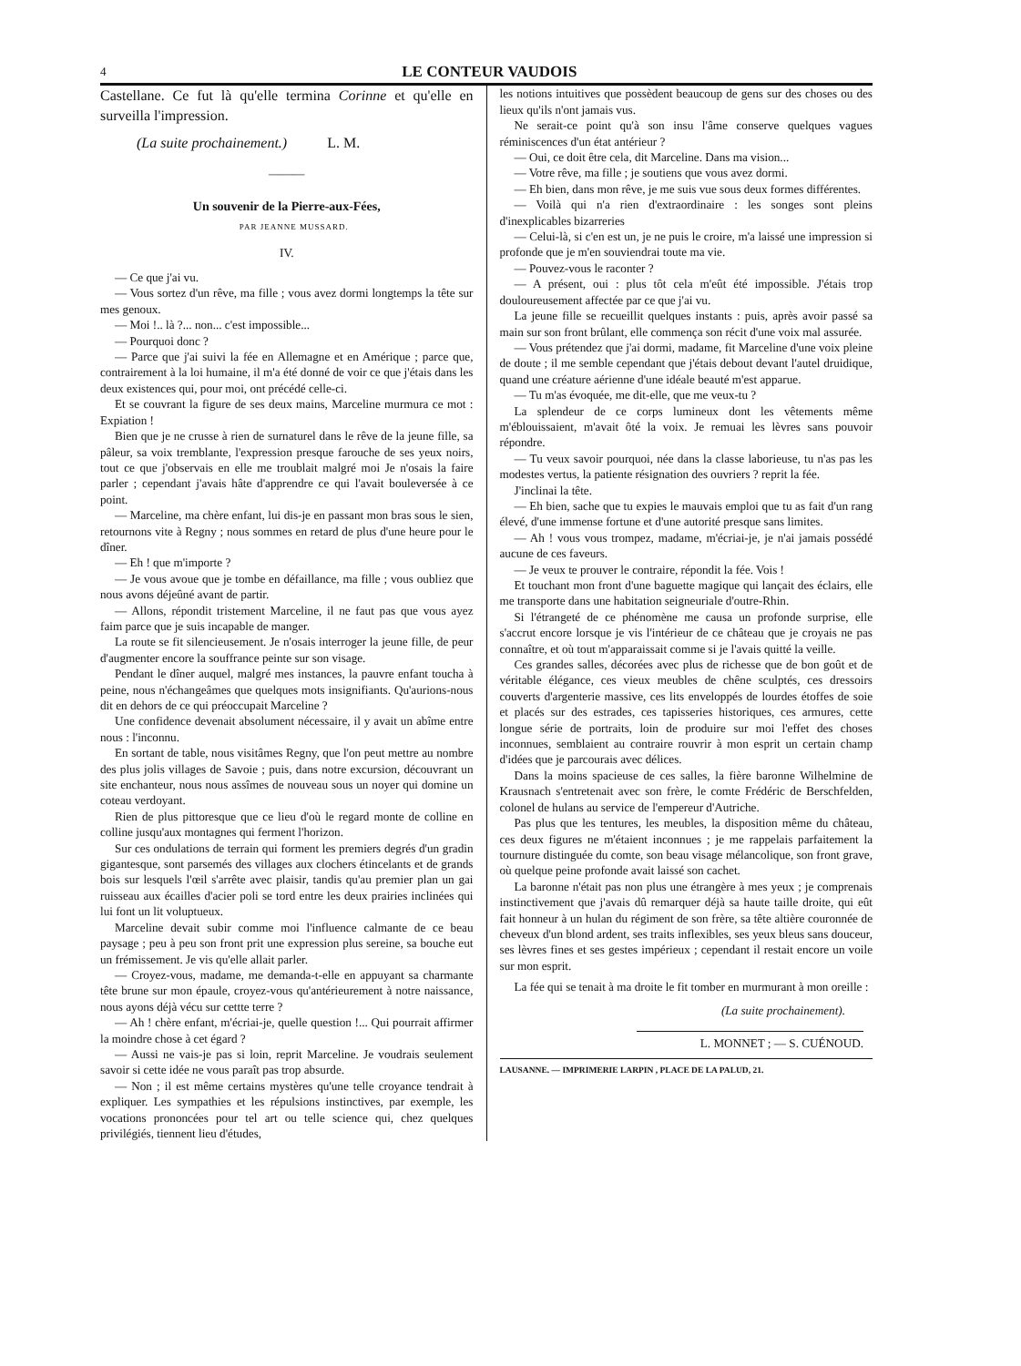4 LE CONTEUR VAUDOIS
Castellane. Ce fut là qu'elle termina Corinne et qu'elle en surveilla l'impression.
(La suite prochainement.) L. M.
———
Un souvenir de la Pierre-aux-Fées,
PAR JEANNE MUSSARD.
IV.
— Ce que j'ai vu.
— Vous sortez d'un rêve, ma fille ; vous avez dormi longtemps la tête sur mes genoux.
— Moi !.. là ?... non... c'est impossible...
— Pourquoi donc ?
— Parce que j'ai suivi la fée en Allemagne et en Amérique ; parce que, contrairement à la loi humaine, il m'a été donné de voir ce que j'étais dans les deux existences qui, pour moi, ont précédé celle-ci.
Et se couvrant la figure de ses deux mains, Marceline murmura ce mot : Expiation !
Bien que je ne crusse à rien de surnaturel dans le rêve de la jeune fille, sa pâleur, sa voix tremblante, l'expression presque farouche de ses yeux noirs, tout ce que j'observais en elle me troublait malgré moi Je n'osais la faire parler ; cependant j'avais hâte d'apprendre ce qui l'avait bouleversée à ce point.
— Marceline, ma chère enfant, lui dis-je en passant mon bras sous le sien, retournons vite à Regny ; nous sommes en retard de plus d'une heure pour le dîner.
— Eh ! que m'importe ?
— Je vous avoue que je tombe en défaillance, ma fille ; vous oubliez que nous avons déjeûné avant de partir.
— Allons, répondit tristement Marceline, il ne faut pas que vous ayez faim parce que je suis incapable de manger.
La route se fit silencieusement. Je n'osais interroger la jeune fille, de peur d'augmenter encore la souffrance peinte sur son visage.
Pendant le dîner auquel, malgré mes instances, la pauvre enfant toucha à peine, nous n'échangeâmes que quelques mots insignifiants. Qu'aurions-nous dit en dehors de ce qui préoccupait Marceline ?
Une confidence devenait absolument nécessaire, il y avait un abîme entre nous : l'inconnu.
En sortant de table, nous visitâmes Regny, que l'on peut mettre au nombre des plus jolis villages de Savoie ; puis, dans notre excursion, découvrant un site enchanteur, nous nous assîmes de nouveau sous un noyer qui domine un coteau verdoyant.
Rien de plus pittoresque que ce lieu d'où le regard monte de colline en colline jusqu'aux montagnes qui ferment l'horizon.
Sur ces ondulations de terrain qui forment les premiers degrés d'un gradin gigantesque, sont parsemés des villages aux clochers étincelants et de grands bois sur lesquels l'œil s'arrête avec plaisir, tandis qu'au premier plan un gai ruisseau aux écailles d'acier poli se tord entre les deux prairies inclinées qui lui font un lit voluptueux.
Marceline devait subir comme moi l'influence calmante de ce beau paysage ; peu à peu son front prit une expression plus sereine, sa bouche eut un frémissement. Je vis qu'elle allait parler.
— Croyez-vous, madame, me demanda-t-elle en appuyant sa charmante tête brune sur mon épaule, croyez-vous qu'antérieurement à notre naissance, nous ayons déjà vécu sur cettte terre ?
— Ah ! chère enfant, m'écriai-je, quelle question !... Qui pourrait affirmer la moindre chose à cet égard ?
— Aussi ne vais-je pas si loin, reprit Marceline. Je voudrais seulement savoir si cette idée ne vous paraît pas trop absurde.
— Non ; il est même certains mystères qu'une telle croyance tendrait à expliquer. Les sympathies et les répulsions instinctives, par exemple, les vocations prononcées pour tel art ou telle science qui, chez quelques privilégiés, tiennent lieu d'études,
les notions intuitives que possèdent beaucoup de gens sur des choses ou des lieux qu'ils n'ont jamais vus.
Ne serait-ce point qu'à son insu l'âme conserve quelques vagues réminiscences d'un état antérieur ?
— Oui, ce doit être cela, dit Marceline. Dans ma vision...
— Votre rêve, ma fille ; je soutiens que vous avez dormi.
— Eh bien, dans mon rêve, je me suis vue sous deux formes différentes.
— Voilà qui n'a rien d'extraordinaire : les songes sont pleins d'inexplicables bizarreries
— Celui-là, si c'en est un, je ne puis le croire, m'a laissé une impression si profonde que je m'en souviendrai toute ma vie.
— Pouvez-vous le raconter ?
— A présent, oui : plus tôt cela m'eût été impossible. J'étais trop douloureusement affectée par ce que j'ai vu.
La jeune fille se recueillit quelques instants : puis, après avoir passé sa main sur son front brûlant, elle commença son récit d'une voix mal assurée.
— Vous prétendez que j'ai dormi, madame, fit Marceline d'une voix pleine de doute ; il me semble cependant que j'étais debout devant l'autel druidique, quand une créature aérienne d'une idéale beauté m'est apparue.
— Tu m'as évoquée, me dit-elle, que me veux-tu ?
La splendeur de ce corps lumineux dont les vêtements même m'éblouissaient, m'avait ôté la voix. Je remuai les lèvres sans pouvoir répondre.
— Tu veux savoir pourquoi, née dans la classe laborieuse, tu n'as pas les modestes vertus, la patiente résignation des ouvriers ? reprit la fée.
J'inclinai la tête.
— Eh bien, sache que tu expies le mauvais emploi que tu as fait d'un rang élevé, d'une immense fortune et d'une autorité presque sans limites.
— Ah ! vous vous trompez, madame, m'écriai-je, je n'ai jamais possédé aucune de ces faveurs.
— Je veux te prouver le contraire, répondit la fée. Vois !
Et touchant mon front d'une baguette magique qui lançait des éclairs, elle me transporte dans une habitation seigneuriale d'outre-Rhin.
Si l'étrangeté de ce phénomène me causa un profonde surprise, elle s'accrut encore lorsque je vis l'intérieur de ce château que je croyais ne pas connaître, et où tout m'apparaissait comme si je l'avais quitté la veille.
Ces grandes salles, décorées avec plus de richesse que de bon goût et de véritable élégance, ces vieux meubles de chêne sculptés, ces dressoirs couverts d'argenterie massive, ces lits enveloppés de lourdes étoffes de soie et placés sur des estrades, ces tapisseries historiques, ces armures, cette longue série de portraits, loin de produire sur moi l'effet des choses inconnues, semblaient au contraire rouvrir à mon esprit un certain champ d'idées que je parcourais avec délices.
Dans la moins spacieuse de ces salles, la fière baronne Wilhelmine de Krausnach s'entretenait avec son frère, le comte Frédéric de Berschfelden, colonel de hulans au service de l'empereur d'Autriche.
Pas plus que les tentures, les meubles, la disposition même du château, ces deux figures ne m'étaient inconnues ; je me rappelais parfaitement la tournure distinguée du comte, son beau visage mélancolique, son front grave, où quelque peine profonde avait laissé son cachet.
La baronne n'était pas non plus une étrangère à mes yeux ; je comprenais instinctivement que j'avais dû remarquer déjà sa haute taille droite, qui eût fait honneur à un hulan du régiment de son frère, sa tête altière couronnée de cheveux d'un blond ardent, ses traits inflexibles, ses yeux bleus sans douceur, ses lèvres fines et ses gestes impérieux ; cependant il restait encore un voile sur mon esprit.
La fée qui se tenait à ma droite le fit tomber en murmurant à mon oreille :
(La suite prochainement).
L. MONNET ; — S. CUÉNOUD.
LAUSANNE. — IMPRIMERIE LARPIN , PLACE DE LA PALUD, 21.